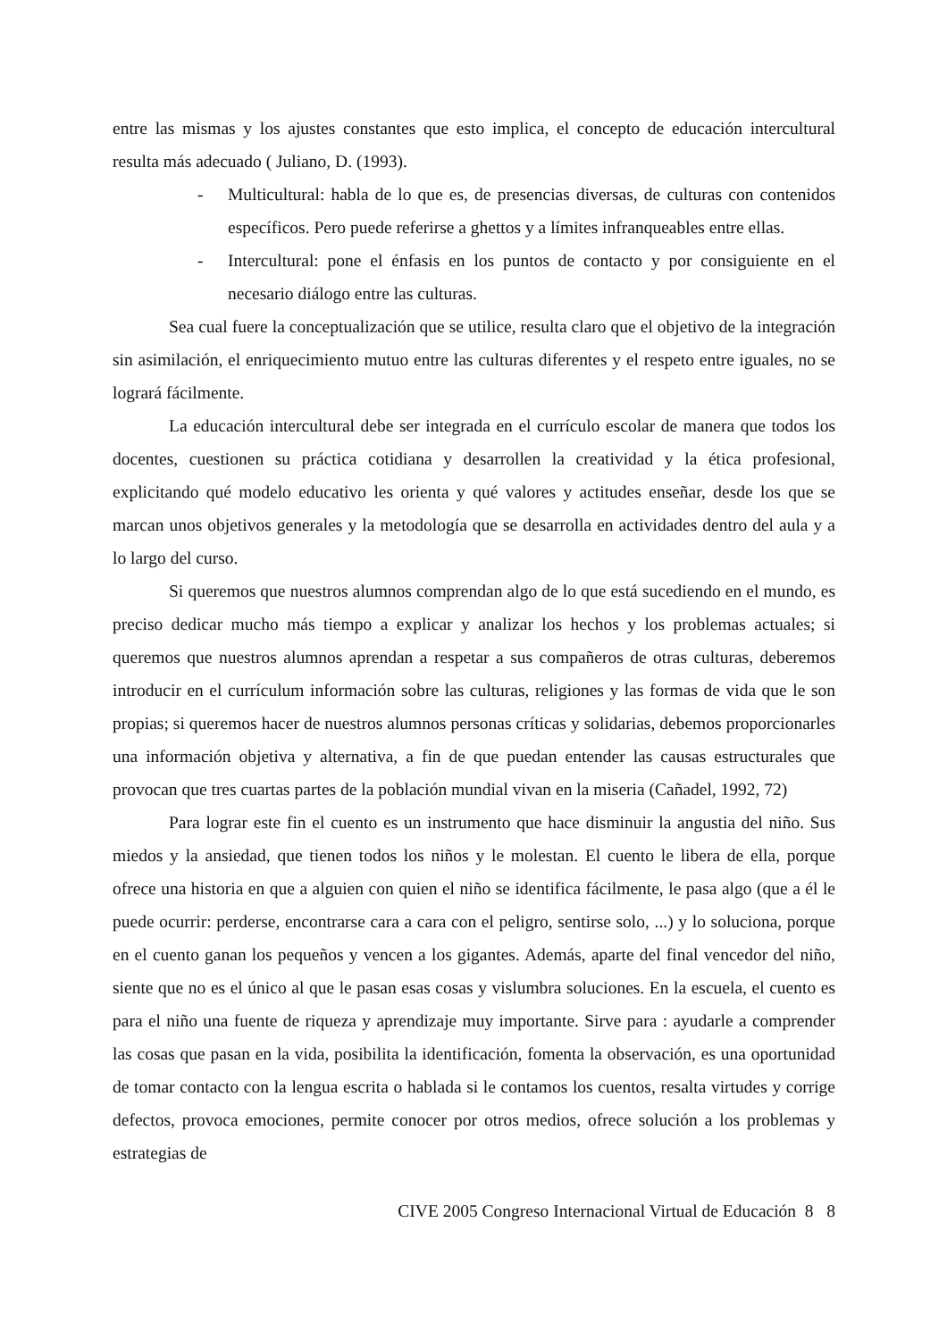entre las mismas y los ajustes constantes que esto implica, el concepto de educación intercultural resulta más adecuado ( Juliano, D. (1993).
- Multicultural: habla de lo que es, de presencias diversas, de culturas con contenidos específicos. Pero puede referirse a ghettos y a límites infranqueables entre ellas.
- Intercultural: pone el énfasis en los puntos de contacto y por consiguiente en el necesario diálogo entre las culturas.
Sea cual fuere la conceptualización que se utilice, resulta claro que el objetivo de la integración sin asimilación, el enriquecimiento mutuo entre las culturas diferentes y el respeto entre iguales, no se logrará fácilmente.
La educación intercultural debe ser integrada en el currículo escolar de manera que todos los docentes, cuestionen su práctica cotidiana y desarrollen la creatividad y la ética profesional, explicitando qué modelo educativo les orienta y qué valores y actitudes enseñar, desde los que se marcan unos objetivos generales y la metodología que se desarrolla en actividades dentro del aula y a lo largo del curso.
Si queremos que nuestros alumnos comprendan algo de lo que está sucediendo en el mundo, es preciso dedicar mucho más tiempo a explicar y analizar los hechos y los problemas actuales; si queremos que nuestros alumnos aprendan a respetar a sus compañeros de otras culturas, deberemos introducir en el currículum información sobre las culturas, religiones y las formas de vida que le son propias; si queremos hacer de nuestros alumnos personas críticas y solidarias, debemos proporcionarles una información objetiva y alternativa, a fin de que puedan entender las causas estructurales que provocan que tres cuartas partes de la población mundial vivan en la miseria (Cañadel, 1992, 72)
Para lograr este fin el cuento es un instrumento que hace disminuir la angustia del niño. Sus miedos y la ansiedad, que tienen todos los niños y le molestan. El cuento le libera de ella, porque ofrece una historia en que a alguien con quien el niño se identifica fácilmente, le pasa algo (que a él le puede ocurrir: perderse, encontrarse cara a cara con el peligro, sentirse solo, ...) y lo soluciona, porque en el cuento ganan los pequeños y vencen a los gigantes. Además, aparte del final vencedor del niño, siente que no es el único al que le pasan esas cosas y vislumbra soluciones. En la escuela, el cuento es para el niño una fuente de riqueza y aprendizaje muy importante. Sirve para : ayudarle a comprender las cosas que pasan en la vida, posibilita la identificación, fomenta la observación, es una oportunidad de tomar contacto con la lengua escrita o hablada si le contamos los cuentos, resalta virtudes y corrige defectos, provoca emociones, permite conocer por otros medios, ofrece solución a los problemas y estrategias de
CIVE 2005 Congreso Internacional Virtual de Educación 8 8